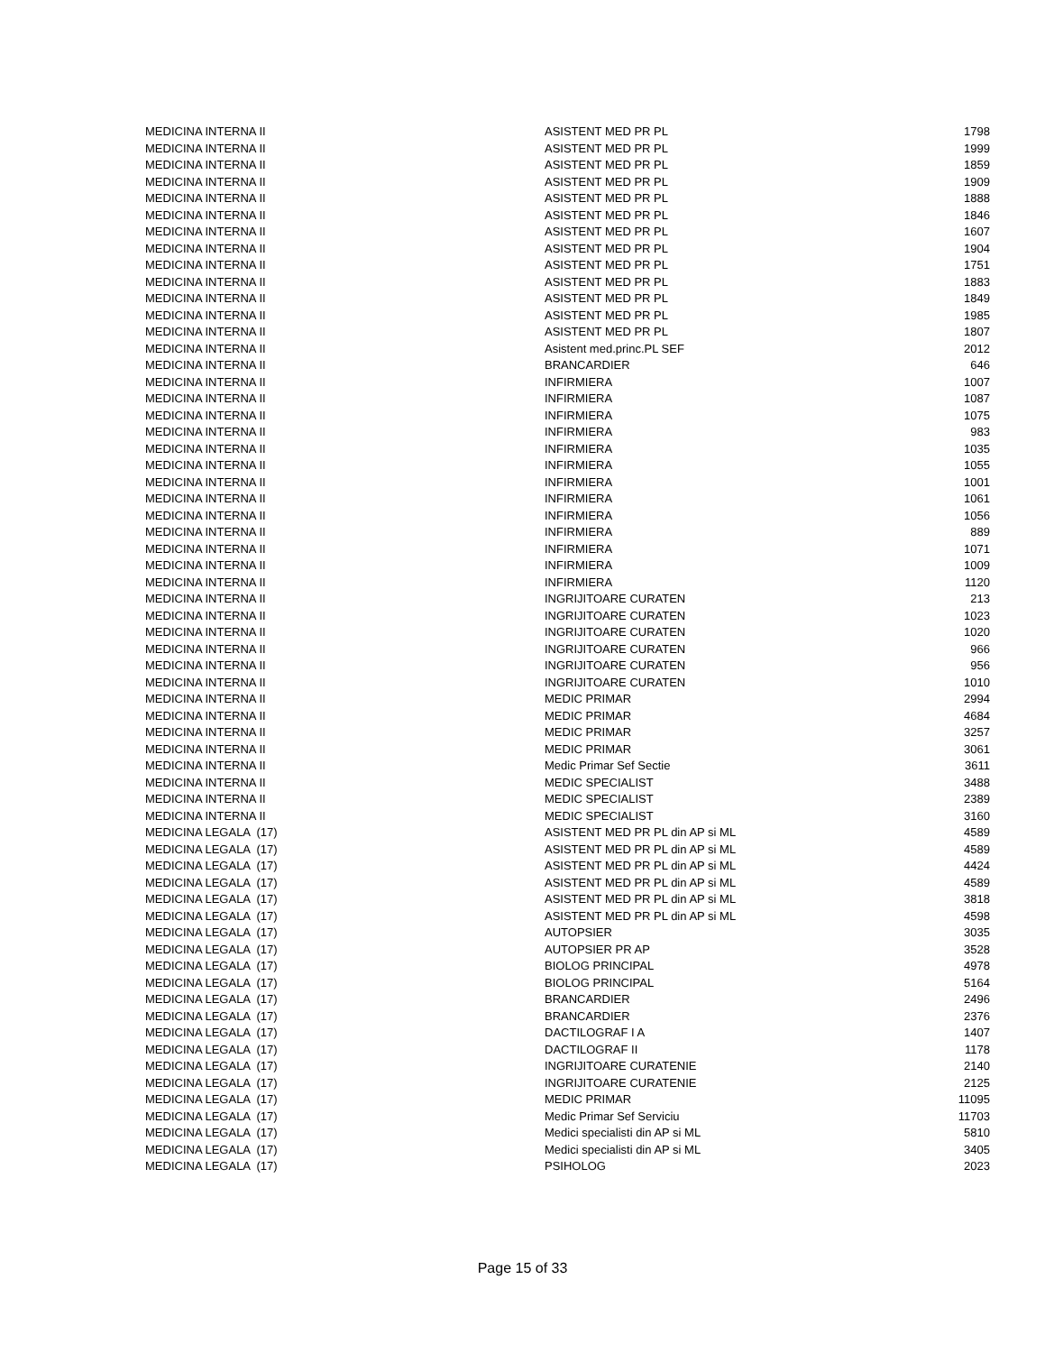| MEDICINA INTERNA II | ASISTENT MED PR PL | 1798 |
| MEDICINA INTERNA II | ASISTENT MED PR PL | 1999 |
| MEDICINA INTERNA II | ASISTENT MED PR PL | 1859 |
| MEDICINA INTERNA II | ASISTENT MED PR PL | 1909 |
| MEDICINA INTERNA II | ASISTENT MED PR PL | 1888 |
| MEDICINA INTERNA II | ASISTENT MED PR PL | 1846 |
| MEDICINA INTERNA II | ASISTENT MED PR PL | 1607 |
| MEDICINA INTERNA II | ASISTENT MED PR PL | 1904 |
| MEDICINA INTERNA II | ASISTENT MED PR PL | 1751 |
| MEDICINA INTERNA II | ASISTENT MED PR PL | 1883 |
| MEDICINA INTERNA II | ASISTENT MED PR PL | 1849 |
| MEDICINA INTERNA II | ASISTENT MED PR PL | 1985 |
| MEDICINA INTERNA II | ASISTENT MED PR PL | 1807 |
| MEDICINA INTERNA II | Asistent med.princ.PL SEF | 2012 |
| MEDICINA INTERNA II | BRANCARDIER | 646 |
| MEDICINA INTERNA II | INFIRMIERA | 1007 |
| MEDICINA INTERNA II | INFIRMIERA | 1087 |
| MEDICINA INTERNA II | INFIRMIERA | 1075 |
| MEDICINA INTERNA II | INFIRMIERA | 983 |
| MEDICINA INTERNA II | INFIRMIERA | 1035 |
| MEDICINA INTERNA II | INFIRMIERA | 1055 |
| MEDICINA INTERNA II | INFIRMIERA | 1001 |
| MEDICINA INTERNA II | INFIRMIERA | 1061 |
| MEDICINA INTERNA II | INFIRMIERA | 1056 |
| MEDICINA INTERNA II | INFIRMIERA | 889 |
| MEDICINA INTERNA II | INFIRMIERA | 1071 |
| MEDICINA INTERNA II | INFIRMIERA | 1009 |
| MEDICINA INTERNA II | INFIRMIERA | 1120 |
| MEDICINA INTERNA II | INGRIJITOARE CURATEN | 213 |
| MEDICINA INTERNA II | INGRIJITOARE CURATEN | 1023 |
| MEDICINA INTERNA II | INGRIJITOARE CURATEN | 1020 |
| MEDICINA INTERNA II | INGRIJITOARE CURATEN | 966 |
| MEDICINA INTERNA II | INGRIJITOARE CURATEN | 956 |
| MEDICINA INTERNA II | INGRIJITOARE CURATEN | 1010 |
| MEDICINA INTERNA II | MEDIC PRIMAR | 2994 |
| MEDICINA INTERNA II | MEDIC PRIMAR | 4684 |
| MEDICINA INTERNA II | MEDIC PRIMAR | 3257 |
| MEDICINA INTERNA II | MEDIC PRIMAR | 3061 |
| MEDICINA INTERNA II | Medic Primar Sef Sectie | 3611 |
| MEDICINA INTERNA II | MEDIC SPECIALIST | 3488 |
| MEDICINA INTERNA II | MEDIC SPECIALIST | 2389 |
| MEDICINA INTERNA II | MEDIC SPECIALIST | 3160 |
| MEDICINA LEGALA (17) | ASISTENT MED PR PL din AP si ML | 4589 |
| MEDICINA LEGALA (17) | ASISTENT MED PR PL din AP si ML | 4589 |
| MEDICINA LEGALA (17) | ASISTENT MED PR PL din AP si ML | 4424 |
| MEDICINA LEGALA (17) | ASISTENT MED PR PL din AP si ML | 4589 |
| MEDICINA LEGALA (17) | ASISTENT MED PR PL din AP si ML | 3818 |
| MEDICINA LEGALA (17) | ASISTENT MED PR PL din AP si ML | 4598 |
| MEDICINA LEGALA (17) | AUTOPSIER | 3035 |
| MEDICINA LEGALA (17) | AUTOPSIER PR AP | 3528 |
| MEDICINA LEGALA (17) | BIOLOG PRINCIPAL | 4978 |
| MEDICINA LEGALA (17) | BIOLOG PRINCIPAL | 5164 |
| MEDICINA LEGALA (17) | BRANCARDIER | 2496 |
| MEDICINA LEGALA (17) | BRANCARDIER | 2376 |
| MEDICINA LEGALA (17) | DACTILOGRAF I A | 1407 |
| MEDICINA LEGALA (17) | DACTILOGRAF II | 1178 |
| MEDICINA LEGALA (17) | INGRIJITOARE CURATENIE | 2140 |
| MEDICINA LEGALA (17) | INGRIJITOARE CURATENIE | 2125 |
| MEDICINA LEGALA (17) | MEDIC PRIMAR | 11095 |
| MEDICINA LEGALA (17) | Medic Primar Sef Serviciu | 11703 |
| MEDICINA LEGALA (17) | Medici specialisti din AP si ML | 5810 |
| MEDICINA LEGALA (17) | Medici specialisti din AP si ML | 3405 |
| MEDICINA LEGALA (17) | PSIHOLOG | 2023 |
Page 15 of 33